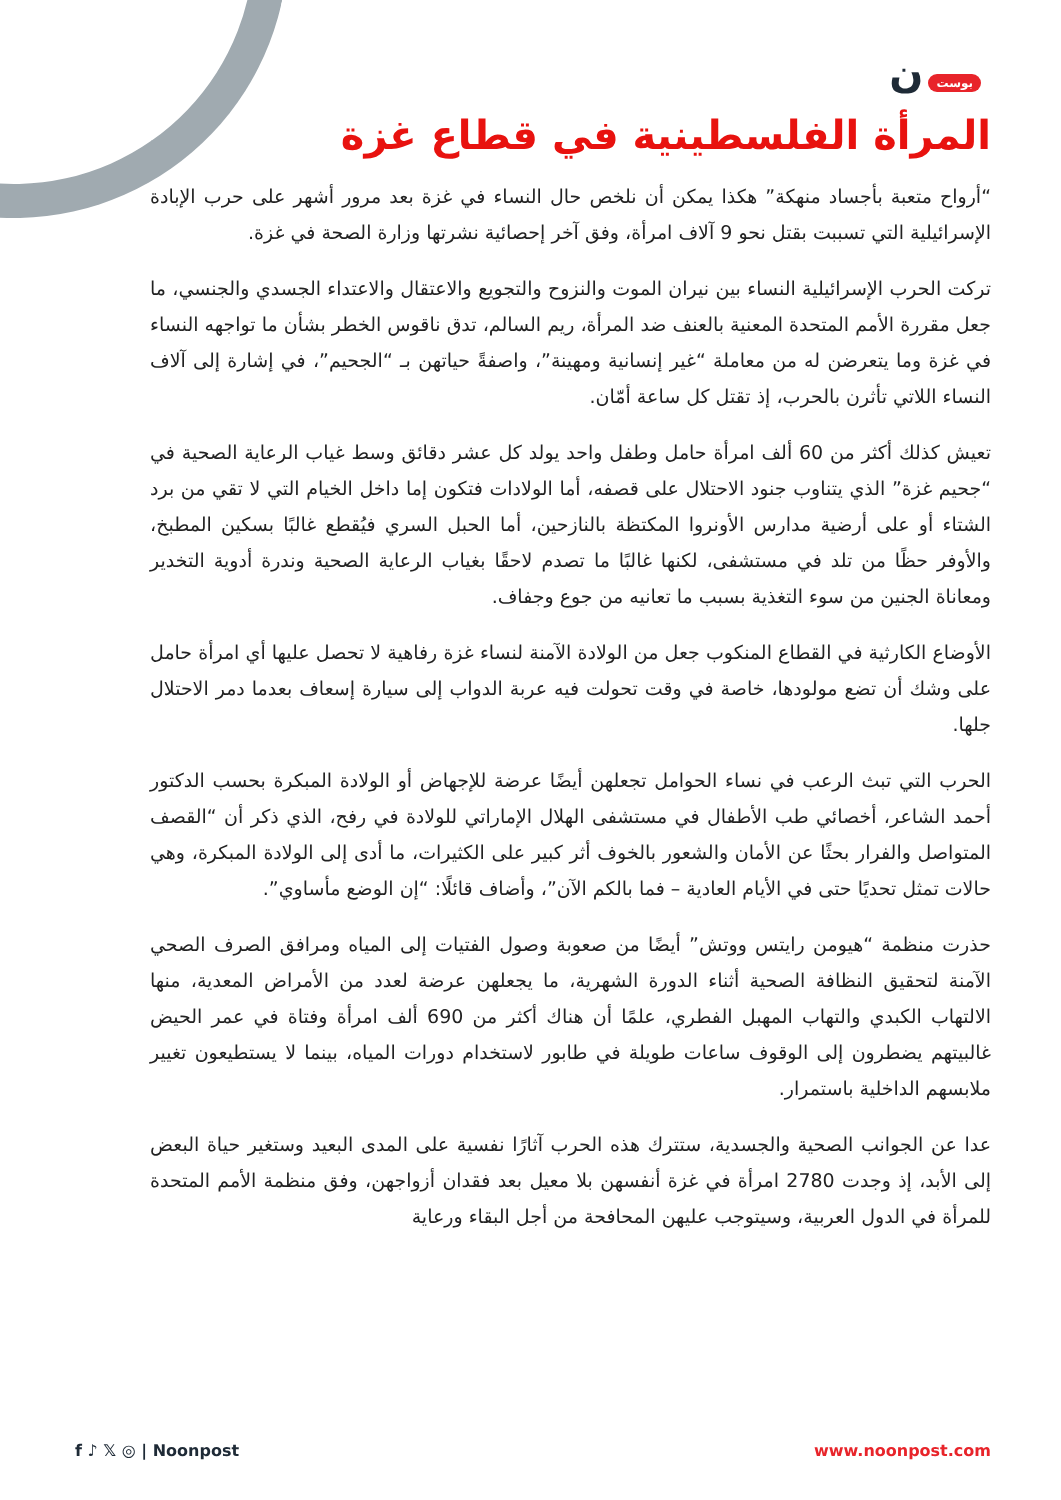بوست ن
المرأة الفلسطينية في قطاع غزة
“أرواح متعبة بأجساد منهكة” هكذا يمكن أن نلخص حال النساء في غزة بعد مرور أشهر على حرب الإبادة الإسرائيلية التي تسببت بقتل نحو 9 آلاف امرأة، وفق آخر إحصائية نشرتها وزارة الصحة في غزة.
تركت الحرب الإسرائيلية النساء بين نيران الموت والنزوح والتجويع والاعتقال والاعتداء الجسدي والجنسي، ما جعل مقررة الأمم المتحدة المعنية بالعنف ضد المرأة، ريم السالم، تدق ناقوس الخطر بشأن ما تواجهه النساء في غزة وما يتعرضن له من معاملة “غير إنسانية ومهينة”، واصفةً حياتهن بـ “الجحيم”، في إشارة إلى آلاف النساء اللاتي تأثرن بالحرب، إذ تقتل كل ساعة أمّان.
تعيش كذلك أكثر من 60 ألف امرأة حامل وطفل واحد يولد كل عشر دقائق وسط غياب الرعاية الصحية في “جحيم غزة” الذي يتناوب جنود الاحتلال على قصفه، أما الولادات فتكون إما داخل الخيام التي لا تقي من برد الشتاء أو على أرضية مدارس الأونروا المكتظة بالنازحين، أما الحبل السري فيُقطع غالبًا بسكين المطبخ، والأوفر حظًا من تلد في مستشفى، لكنها غالبًا ما تصدم لاحقًا بغياب الرعاية الصحية وندرة أدوية التخدير ومعاناة الجنين من سوء التغذية بسبب ما تعانيه من جوع وجفاف.
الأوضاع الكارثية في القطاع المنكوب جعل من الولادة الآمنة لنساء غزة رفاهية لا تحصل عليها أي امرأة حامل على وشك أن تضع مولودها، خاصة في وقت تحولت فيه عربة الدواب إلى سيارة إسعاف بعدما دمر الاحتلال جلها.
الحرب التي تبث الرعب في نساء الحوامل تجعلهن أيضًا عرضة للإجهاض أو الولادة المبكرة بحسب الدكتور أحمد الشاعر، أخصائي طب الأطفال في مستشفى الهلال الإماراتي للولادة في رفح، الذي ذكر أن “القصف المتواصل والفرار بحثًا عن الأمان والشعور بالخوف أثر كبير على الكثيرات، ما أدى إلى الولادة المبكرة، وهي حالات تمثل تحديًا حتى في الأيام العادية – فما بالكم الآن”، وأضاف قائلًا: “إن الوضع مأساوي”.
حذرت منظمة “هيومن رايتس ووتش” أيضًا من صعوبة وصول الفتيات إلى المياه ومرافق الصرف الصحي الآمنة لتحقيق النظافة الصحية أثناء الدورة الشهرية، ما يجعلهن عرضة لعدد من الأمراض المعدية، منها الالتهاب الكبدي والتهاب المهبل الفطري، علمًا أن هناك أكثر من 690 ألف امرأة وفتاة في عمر الحيض غالبيتهم يضطرون إلى الوقوف ساعات طويلة في طابور لاستخدام دورات المياه، بينما لا يستطيعون تغيير ملابسهم الداخلية باستمرار.
عدا عن الجوانب الصحية والجسدية، ستترك هذه الحرب آثارًا نفسية على المدى البعيد وستغير حياة البعض إلى الأبد، إذ وجدت 2780 امرأة في غزة أنفسهن بلا معيل بعد فقدان أزواجهن، وفق منظمة الأمم المتحدة للمرأة في الدول العربية، وسيتوجب عليهن المحافحة من أجل البقاء ورعاية
f ♪ 𝕏 ◎ | Noonpost www.noonpost.com